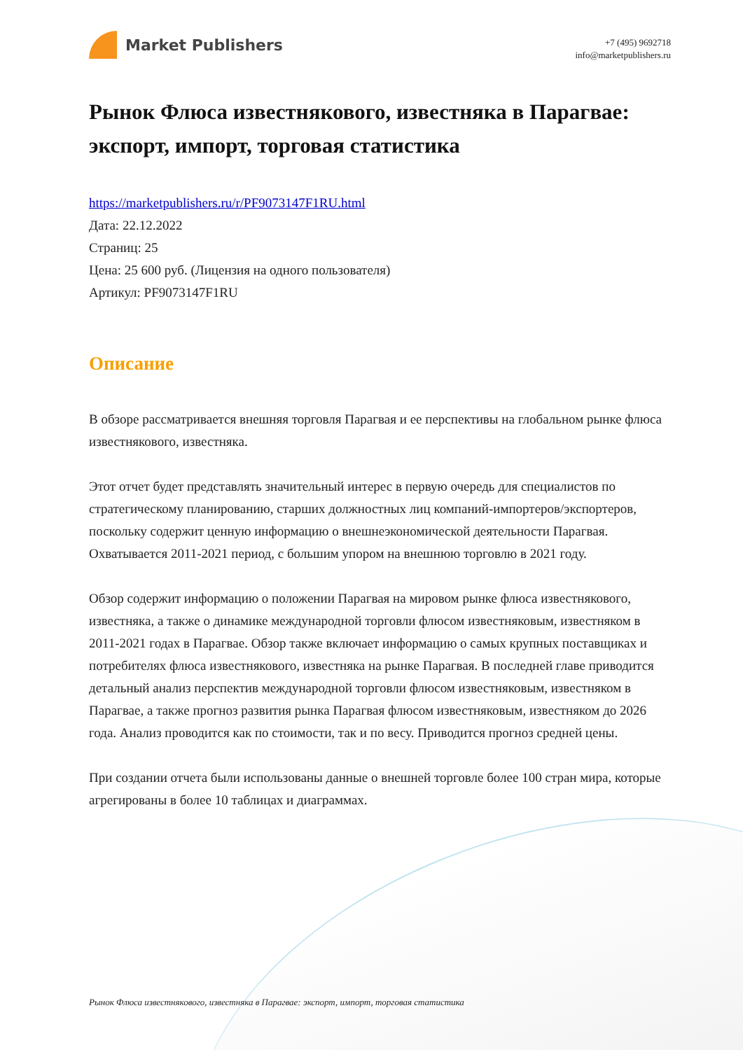Market Publishers
+7 (495) 9692718
info@marketpublishers.ru
Рынок Флюса известнякового, известняка в Парагвае: экспорт, импорт, торговая статистика
https://marketpublishers.ru/r/PF9073147F1RU.html
Дата: 22.12.2022
Страниц: 25
Цена: 25 600 руб. (Лицензия на одного пользователя)
Артикул: PF9073147F1RU
Описание
В обзоре рассматривается внешняя торговля Парагвая и ее перспективы на глобальном рынке флюса известнякового, известняка.
Этот отчет будет представлять значительный интерес в первую очередь для специалистов по стратегическому планированию, старших должностных лиц компаний-импортеров/экспортеров, поскольку содержит ценную информацию о внешнеэкономической деятельности Парагвая. Охватывается 2011-2021 период, с большим упором на внешнюю торговлю в 2021 году.
Обзор содержит информацию о положении Парагвая на мировом рынке флюса известнякового, известняка, а также о динамике международной торговли флюсом известняковым, известняком в 2011-2021 годах в Парагвае. Обзор также включает информацию о самых крупных поставщиках и потребителях флюса известнякового, известняка на рынке Парагвая. В последней главе приводится детальный анализ перспектив международной торговли флюсом известняковым, известняком в Парагвае, а также прогноз развития рынка Парагвая флюсом известняковым, известняком до 2026 года. Анализ проводится как по стоимости, так и по весу. Приводится прогноз средней цены.
При создании отчета были использованы данные о внешней торговле более 100 стран мира, которые агрегированы в более 10 таблицах и диаграммах.
Рынок Флюса известнякового, известняка в Парагвае: экспорт, импорт, торговая статистика